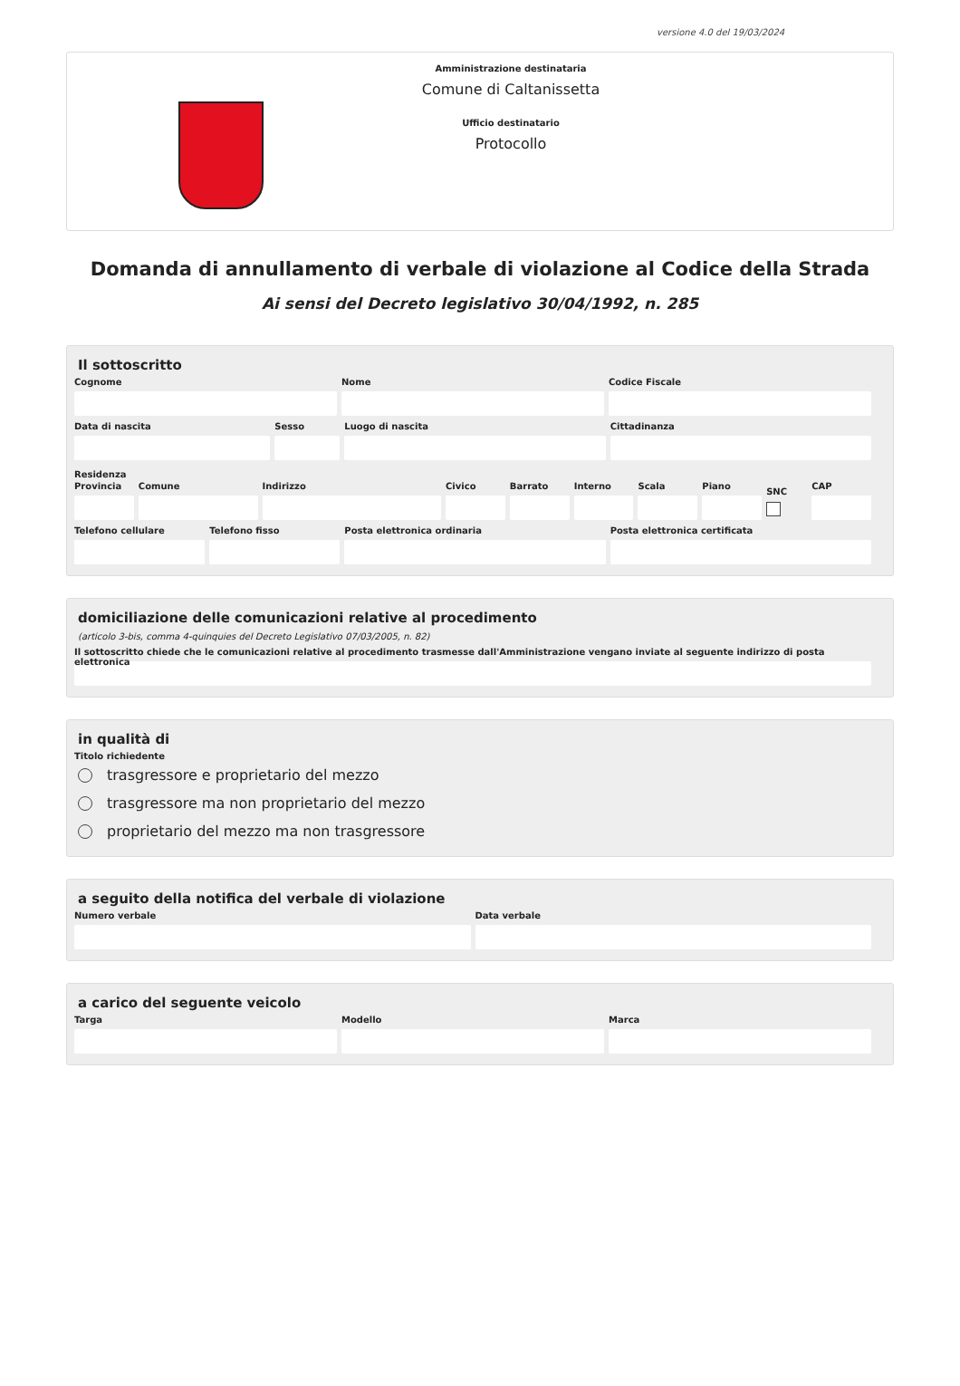versione 4.0 del 19/03/2024
Amministrazione destinataria
Comune di Caltanissetta
Ufficio destinatario
Protocollo
Domanda di annullamento di verbale di violazione al Codice della Strada
Ai sensi del Decreto legislativo 30/04/1992, n. 285
Il sottoscritto
Cognome Nome Codice Fiscale
Data di nascita Sesso Luogo di nascita Cittadinanza
Residenza
Provincia Comune Indirizzo Civico Barrato Interno Scala Piano
SNC
CAP
Telefono cellulare Telefono fisso Posta elettronica ordinaria Posta elettronica certificata
domiciliazione delle comunicazioni relative al procedimento
(articolo 3-bis, comma 4-quinquies del Decreto Legislativo 07/03/2005, n. 82)
Il sottoscritto chiede che le comunicazioni relative al procedimento trasmesse dall'Amministrazione vengano inviate al seguente indirizzo di posta elettronica
in qualità di
Titolo richiedente
trasgressore e proprietario del mezzo
trasgressore ma non proprietario del mezzo
proprietario del mezzo ma non trasgressore
a seguito della notifica del verbale di violazione
Numero verbale Data verbale
a carico del seguente veicolo
Targa Modello Marca